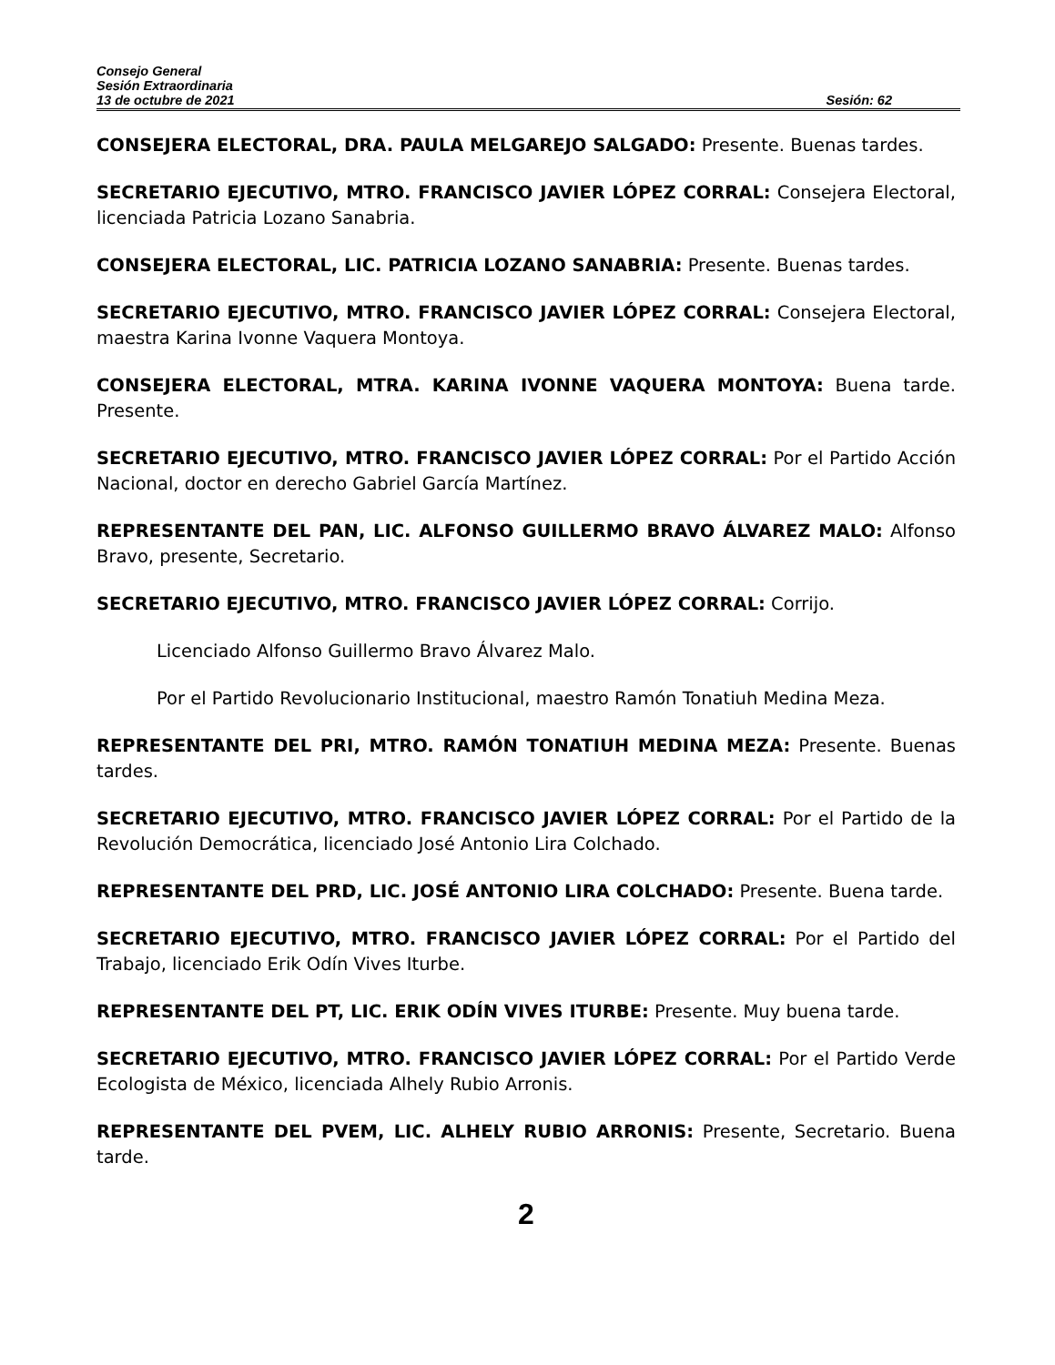Consejo General
Sesión Extraordinaria
13 de octubre de 2021 Sesión: 62
CONSEJERA ELECTORAL, DRA. PAULA MELGAREJO SALGADO: Presente. Buenas tardes.
SECRETARIO EJECUTIVO, MTRO. FRANCISCO JAVIER LÓPEZ CORRAL: Consejera Electoral, licenciada Patricia Lozano Sanabria.
CONSEJERA ELECTORAL, LIC. PATRICIA LOZANO SANABRIA: Presente. Buenas tardes.
SECRETARIO EJECUTIVO, MTRO. FRANCISCO JAVIER LÓPEZ CORRAL: Consejera Electoral, maestra Karina Ivonne Vaquera Montoya.
CONSEJERA ELECTORAL, MTRA. KARINA IVONNE VAQUERA MONTOYA: Buena tarde. Presente.
SECRETARIO EJECUTIVO, MTRO. FRANCISCO JAVIER LÓPEZ CORRAL: Por el Partido Acción Nacional, doctor en derecho Gabriel García Martínez.
REPRESENTANTE DEL PAN, LIC. ALFONSO GUILLERMO BRAVO ÁLVAREZ MALO: Alfonso Bravo, presente, Secretario.
SECRETARIO EJECUTIVO, MTRO. FRANCISCO JAVIER LÓPEZ CORRAL: Corrijo.
Licenciado Alfonso Guillermo Bravo Álvarez Malo.
Por el Partido Revolucionario Institucional, maestro Ramón Tonatiuh Medina Meza.
REPRESENTANTE DEL PRI, MTRO. RAMÓN TONATIUH MEDINA MEZA: Presente. Buenas tardes.
SECRETARIO EJECUTIVO, MTRO. FRANCISCO JAVIER LÓPEZ CORRAL: Por el Partido de la Revolución Democrática, licenciado José Antonio Lira Colchado.
REPRESENTANTE DEL PRD, LIC. JOSÉ ANTONIO LIRA COLCHADO: Presente. Buena tarde.
SECRETARIO EJECUTIVO, MTRO. FRANCISCO JAVIER LÓPEZ CORRAL: Por el Partido del Trabajo, licenciado Erik Odín Vives Iturbe.
REPRESENTANTE DEL PT, LIC. ERIK ODÍN VIVES ITURBE: Presente. Muy buena tarde.
SECRETARIO EJECUTIVO, MTRO. FRANCISCO JAVIER LÓPEZ CORRAL: Por el Partido Verde Ecologista de México, licenciada Alhely Rubio Arronis.
REPRESENTANTE DEL PVEM, LIC. ALHELY RUBIO ARRONIS: Presente, Secretario. Buena tarde.
2